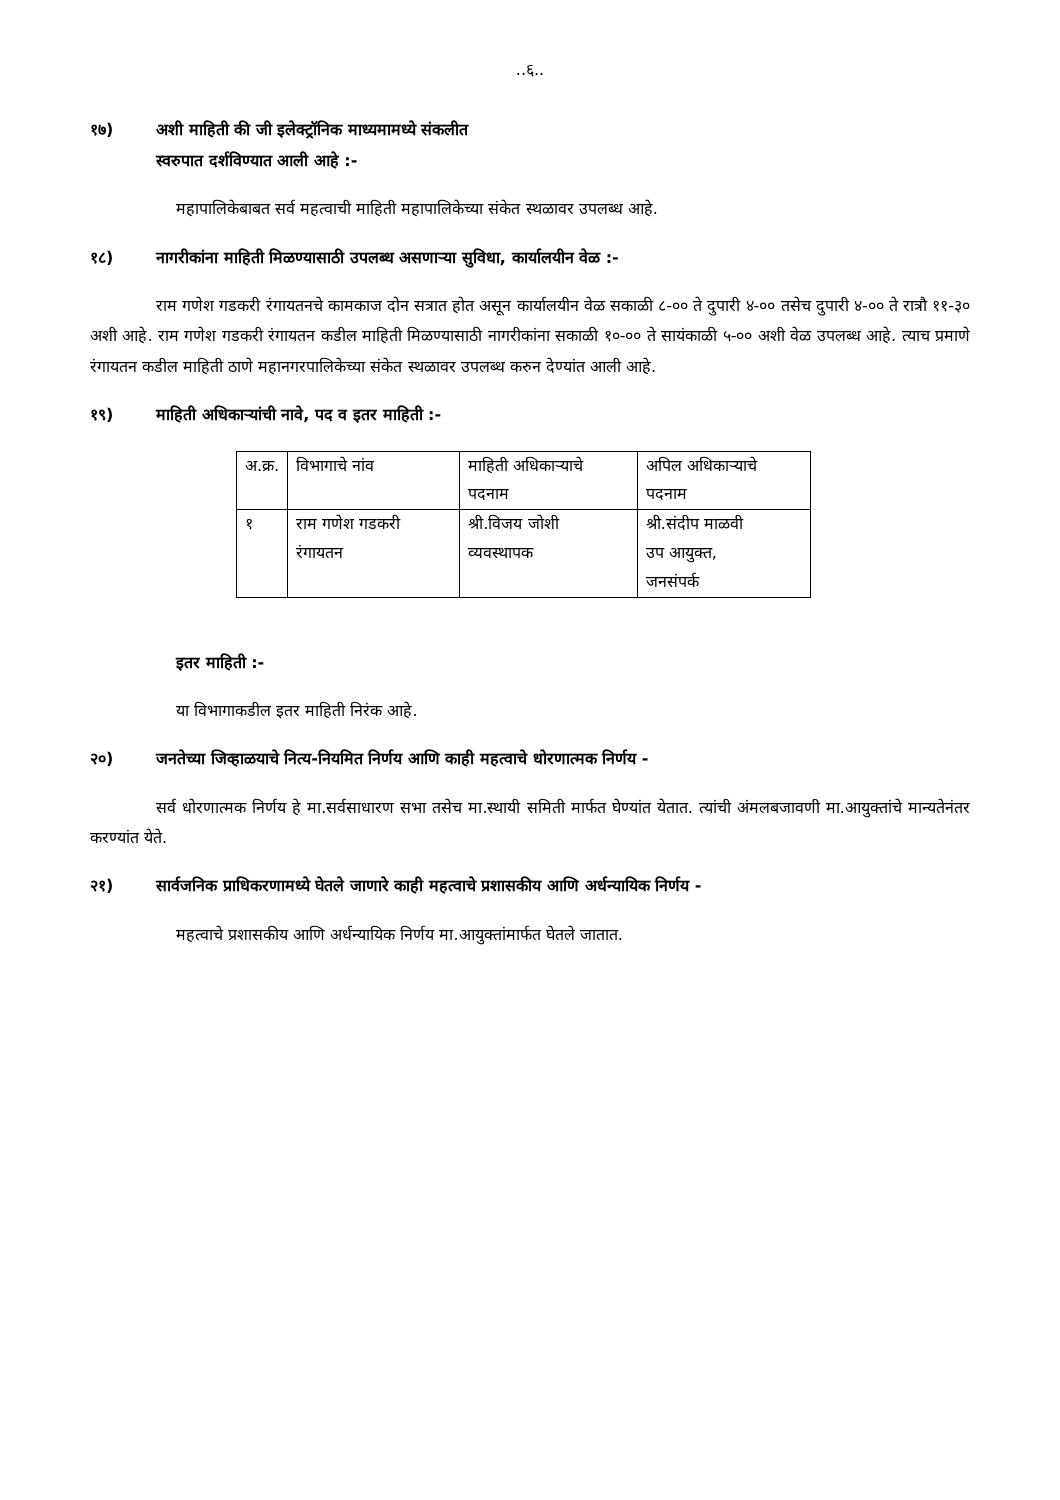..६..
१७) अशी माहिती की जी इलेक्ट्रॉनिक माध्यमामध्ये संकलीत
स्वरुपात दर्शविण्यात आली आहे :-
महापालिकेबाबत सर्व महत्वाची माहिती महापालिकेच्या संकेत स्थळावर उपलब्ध आहे.
१८) नागरीकांना माहिती मिळण्यासाठी उपलब्ध असणाऱ्या सुविधा, कार्यालयीन वेळ :-
राम गणेश गडकरी रंगायतनचे कामकाज दोन सत्रात होत असून कार्यालयीन वेळ सकाळी ८-०० ते दुपारी ४-०० तसेच दुपारी ४-०० ते रात्रौ ११-३० अशी आहे. राम गणेश गडकरी रंगायतन कडील माहिती मिळण्यासाठी नागरीकांना सकाळी १०-०० ते सायंकाळी ५-०० अशी वेळ उपलब्ध आहे. त्याच प्रमाणे रंगायतन कडील माहिती ठाणे महानगरपालिकेच्या संकेत स्थळावर उपलब्ध करुन देण्यांत आली आहे.
१९) माहिती अधिकाऱ्यांची नावे, पद व इतर माहिती :-
| अ.क्र. | विभागाचे नांव | माहिती अधिकाऱ्याचे पदनाम | अपिल अधिकाऱ्याचे पदनाम |
| १ | राम गणेश गडकरी रंगायतन | श्री.विजय जोशी व्यवस्थापक | श्री.संदीप माळवी उप आयुक्त, जनसंपर्क |
इतर माहिती :-
या विभागाकडील इतर माहिती निरंक आहे.
२०) जनतेच्या जिव्हाळयाचे नित्य-नियमित निर्णय आणि काही महत्वाचे धोरणात्मक निर्णय -
सर्व धोरणात्मक निर्णय हे मा.सर्वसाधारण सभा तसेच मा.स्थायी समिती मार्फत घेण्यांत येतात. त्यांची अंमलबजावणी मा.आयुक्तांचे मान्यतेनंतर करण्यांत येते.
२१) सार्वजनिक प्राधिकरणामध्ये घेतले जाणारे काही महत्वाचे प्रशासकीय आणि अर्धन्यायिक निर्णय -
महत्वाचे प्रशासकीय आणि अर्धन्यायिक निर्णय मा.आयुक्तांमार्फत घेतले जातात.